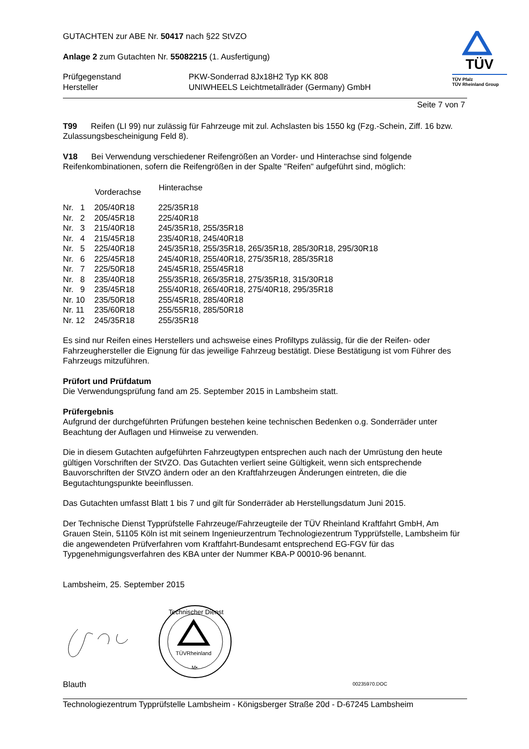GUTACHTEN zur ABE Nr. 50417 nach §22 StVZO
Anlage 2 zum Gutachten Nr. 55082215 (1. Ausfertigung)
| Prüfgegenstand | PKW-Sonderrad 8Jx18H2 Typ KK 808 |
| Hersteller | UNIWHEELS Leichtmetallräder (Germany) GmbH |
TÜV
TÜV Pfalz
TÜV Rheinland Group
Seite 7 von 7
T99 Reifen (LI 99) nur zulässig für Fahrzeuge mit zul. Achslasten bis 1550 kg (Fzg.-Schein, Ziff. 16 bzw. Zulassungsbescheinigung Feld 8).
V18 Bei Verwendung verschiedener Reifengrößen an Vorder- und Hinterachse sind folgende Reifenkombinationen, sofern die Reifengrößen in der Spalte "Reifen" aufgeführt sind, möglich:
| | Vorderachse | Hinterachse |
| --- | --- | --- |
| Nr. 1 | 205/40R18 | 225/35R18 |
| Nr. 2 | 205/45R18 | 225/40R18 |
| Nr. 3 | 215/40R18 | 245/35R18, 255/35R18 |
| Nr. 4 | 215/45R18 | 235/40R18, 245/40R18 |
| Nr. 5 | 225/40R18 | 245/35R18, 255/35R18, 265/35R18, 285/30R18, 295/30R18 |
| Nr. 6 | 225/45R18 | 245/40R18, 255/40R18, 275/35R18, 285/35R18 |
| Nr. 7 | 225/50R18 | 245/45R18, 255/45R18 |
| Nr. 8 | 235/40R18 | 255/35R18, 265/35R18, 275/35R18, 315/30R18 |
| Nr. 9 | 235/45R18 | 255/40R18, 265/40R18, 275/40R18, 295/35R18 |
| Nr. 10 | 235/50R18 | 255/45R18, 285/40R18 |
| Nr. 11 | 235/60R18 | 255/55R18, 285/50R18 |
| Nr. 12 | 245/35R18 | 255/35R18 |
Es sind nur Reifen eines Herstellers und achsweise eines Profiltyps zulässig, für die der Reifen- oder Fahrzeughersteller die Eignung für das jeweilige Fahrzeug bestätigt. Diese Bestätigung ist vom Führer des Fahrzeugs mitzuführen.
Prüfort und Prüfdatum
Die Verwendungsprüfung fand am 25. September 2015 in Lambsheim statt.
Prüfergebnis
Aufgrund der durchgeführten Prüfungen bestehen keine technischen Bedenken o.g. Sonderräder unter Beachtung der Auflagen und Hinweise zu verwenden.
Die in diesem Gutachten aufgeführten Fahrzeugtypen entsprechen auch nach der Umrüstung den heute gültigen Vorschriften der StVZO. Das Gutachten verliert seine Gültigkeit, wenn sich entsprechende Bauvorschriften der StVZO ändern oder an den Kraftfahrzeugen Änderungen eintreten, die die Begutachtungspunkte beeinflussen.
Das Gutachten umfasst Blatt 1 bis 7 und gilt für Sonderräder ab Herstellungsdatum Juni 2015.
Der Technische Dienst Typprüfstelle Fahrzeuge/Fahrzeugteile der TÜV Rheinland Kraftfahrt GmbH, Am Grauen Stein, 51105 Köln ist mit seinem Ingenieurzentrum Technologiezentrum Typprüfstelle, Lambsheim für die angewendeten Prüfverfahren vom Kraftfahrt-Bundesamt entsprechend EG-FGV für das Typgenehmigungsverfahren des KBA unter der Nummer KBA-P 00010-96 benannt.
Lambsheim, 25. September 2015
TÜVRheinland
Technischer Dienst
M•
Blauth 00235970.DOC
Technologiezentrum Typprüfstelle Lambsheim - Königsberger Straße 20d - D-67245 Lambsheim